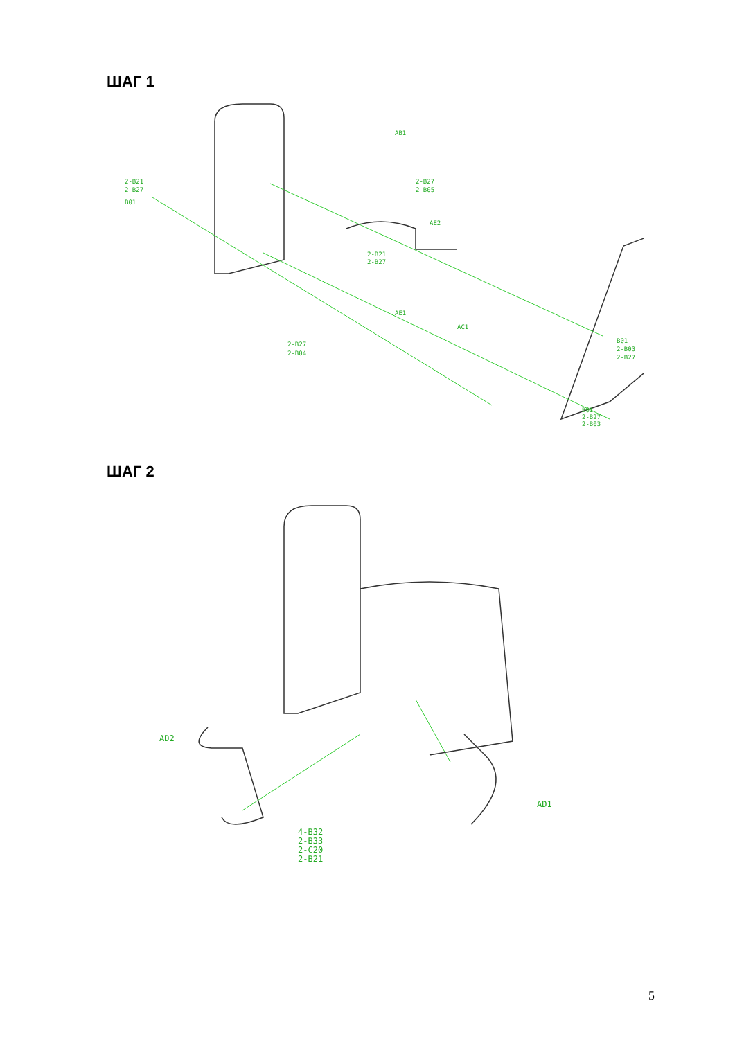ШАГ 1
AB1
2-B27
2-B05
2-B21
2-B27
B01
AE2
2-B21
2-B27
AE1
AC1
2-B27
2-B04
B01
2-B03
2-B27
B01
2-B27
2-B03
ШАГ 2
AD2
AD1
4-B32
2-B33
2-C20
2-B21
5